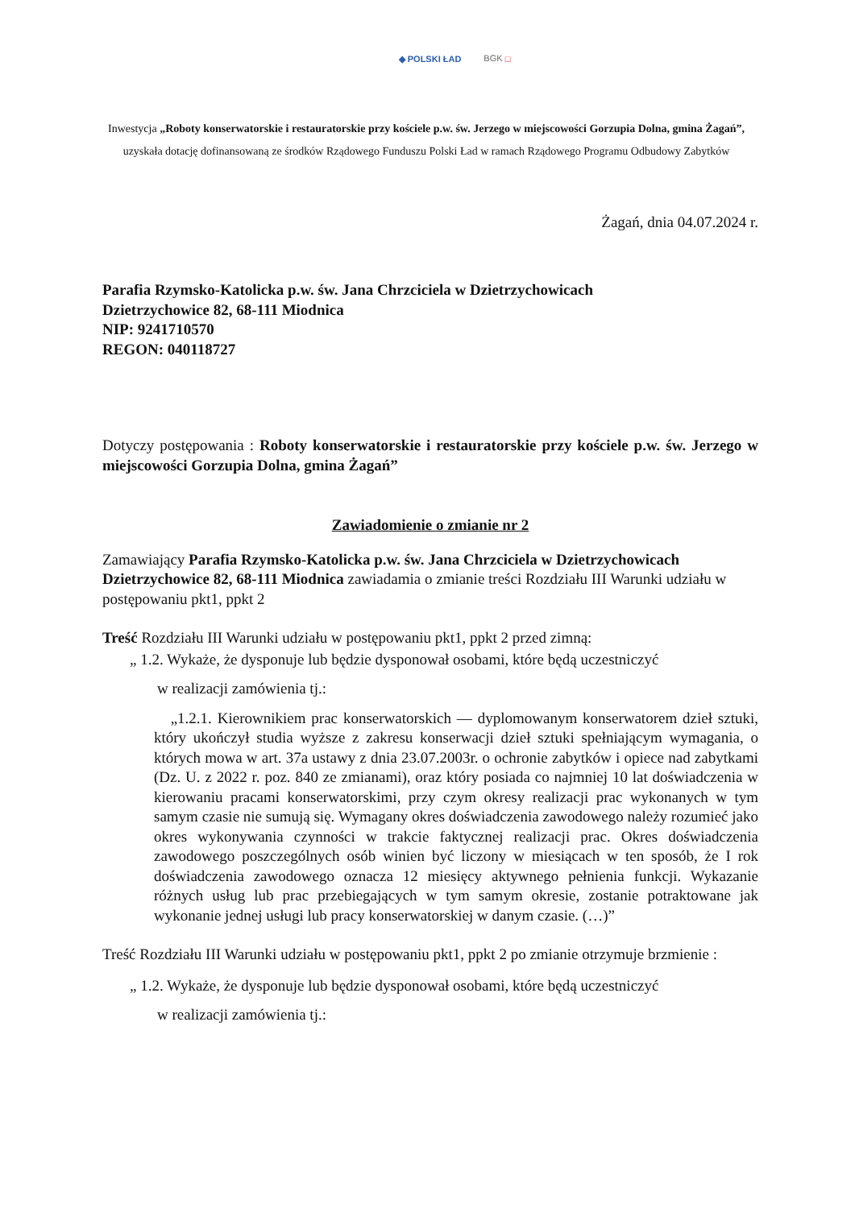◆ POLSKI ŁAD BGK □
Inwestycja „Roboty konserwatorskie i restauratorskie przy kościele p.w. św. Jerzego w miejscowości Gorzupia Dolna, gmina Żagań”, uzyskała dotację dofinansowaną ze środków Rządowego Funduszu Polski Ład w ramach Rządowego Programu Odbudowy Zabytków
Żagań, dnia 04.07.2024 r.
Parafia Rzymsko-Katolicka p.w. św. Jana Chrzciciela w Dzietrzychowicach
Dzietrzychowice 82, 68-111 Miodnica
NIP: 9241710570
REGON: 040118727
Dotyczy postępowania : Roboty konserwatorskie i restauratorskie przy kościele p.w. św. Jerzego w miejscowości Gorzupia Dolna, gmina Żagań”
Zawiadomienie o zmianie nr 2
Zamawiający Parafia Rzymsko-Katolicka p.w. św. Jana Chrzciciela w Dzietrzychowicach Dzietrzychowice 82, 68-111 Miodnica zawiadamia o zmianie treści Rozdziału III Warunki udziału w postępowaniu pkt1, ppkt 2
Treść Rozdziału III Warunki udziału w postępowaniu pkt1, ppkt 2 przed zimną:
„ 1.2. Wykaże, że dysponuje lub będzie dysponował osobami, które będą uczestniczyć
w realizacji zamówienia tj.:
„1.2.1. Kierownikiem prac konserwatorskich — dyplomowanym konserwatorem dzieł sztuki, który ukończył studia wyższe z zakresu konserwacji dzieł sztuki spełniającym wymagania, o których mowa w art. 37a ustawy z dnia 23.07.2003r. o ochronie zabytków i opiece nad zabytkami (Dz. U. z 2022 r. poz. 840 ze zmianami), oraz który posiada co najmniej 10 lat doświadczenia w kierowaniu pracami konserwatorskimi, przy czym okresy realizacji prac wykonanych w tym samym czasie nie sumują się. Wymagany okres doświadczenia zawodowego należy rozumieć jako okres wykonywania czynności w trakcie faktycznej realizacji prac. Okres doświadczenia zawodowego poszczególnych osób winien być liczony w miesiącach w ten sposób, że I rok doświadczenia zawodowego oznacza 12 miesięcy aktywnego pełnienia funkcji. Wykazanie różnych usług lub prac przebiegających w tym samym okresie, zostanie potraktowane jak wykonanie jednej usługi lub pracy konserwatorskiej w danym czasie. (…)”
Treść Rozdziału III Warunki udziału w postępowaniu pkt1, ppkt 2 po zmianie otrzymuje brzmienie :
„ 1.2. Wykaże, że dysponuje lub będzie dysponował osobami, które będą uczestniczyć
w realizacji zamówienia tj.: